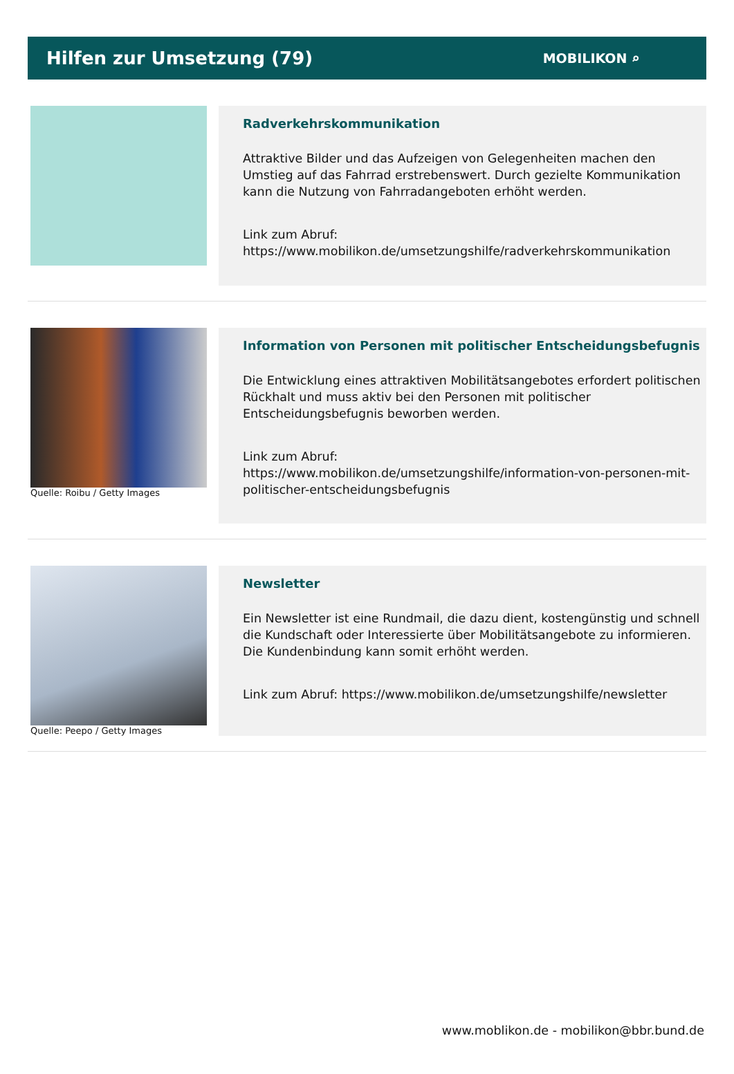Hilfen zur Umsetzung (79)
MOBILIKON ⌕
Radverkehrskommunikation
Attraktive Bilder und das Aufzeigen von Gelegenheiten machen den Umstieg auf das Fahrrad erstrebenswert. Durch gezielte Kommunikation kann die Nutzung von Fahrradangeboten erhöht werden.
Link zum Abruf:
https://www.mobilikon.de/umsetzungshilfe/radverkehrskommunikation
Quelle: Roibu / Getty Images
Information von Personen mit politischer Entscheidungsbefugnis
Die Entwicklung eines attraktiven Mobilitätsangebotes erfordert politischen Rückhalt und muss aktiv bei den Personen mit politischer Entscheidungsbefugnis beworben werden.
Link zum Abruf:
https://www.mobilikon.de/umsetzungshilfe/information-von-personen-mit-politischer-entscheidungsbefugnis
Quelle: Peepo / Getty Images
Newsletter
Ein Newsletter ist eine Rundmail, die dazu dient, kostengünstig und schnell die Kundschaft oder Interessierte über Mobilitätsangebote zu informieren. Die Kundenbindung kann somit erhöht werden.
Link zum Abruf: https://www.mobilikon.de/umsetzungshilfe/newsletter
www.moblikon.de - mobilikon@bbr.bund.de